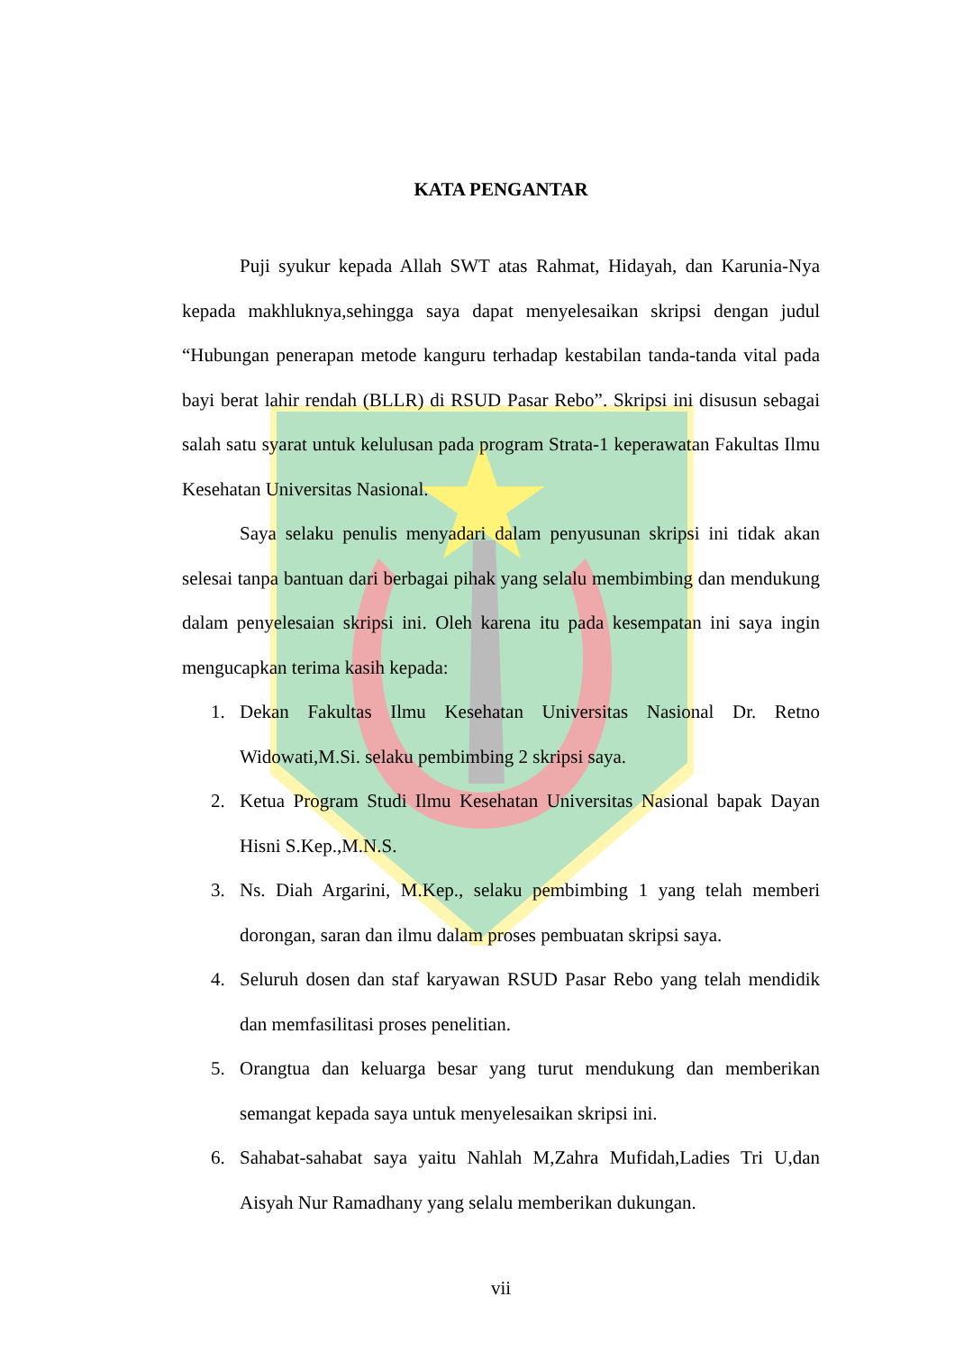KATA PENGANTAR
Puji syukur kepada Allah SWT atas Rahmat, Hidayah, dan Karunia-Nya kepada makhluknya,sehingga saya dapat menyelesaikan skripsi dengan judul “Hubungan penerapan metode kanguru terhadap kestabilan tanda-tanda vital pada bayi berat lahir rendah (BLLR) di RSUD Pasar Rebo”. Skripsi ini disusun sebagai salah satu syarat untuk kelulusan pada program Strata-1 keperawatan Fakultas Ilmu Kesehatan Universitas Nasional.
Saya selaku penulis menyadari dalam penyusunan skripsi ini tidak akan selesai tanpa bantuan dari berbagai pihak yang selalu membimbing dan mendukung dalam penyelesaian skripsi ini. Oleh karena itu pada kesempatan ini saya ingin mengucapkan terima kasih kepada:
1. Dekan Fakultas Ilmu Kesehatan Universitas Nasional Dr. Retno Widowati,M.Si. selaku pembimbing 2 skripsi saya.
2. Ketua Program Studi Ilmu Kesehatan Universitas Nasional bapak Dayan Hisni S.Kep.,M.N.S.
3. Ns. Diah Argarini, M.Kep., selaku pembimbing 1 yang telah memberi dorongan, saran dan ilmu dalam proses pembuatan skripsi saya.
4. Seluruh dosen dan staf karyawan RSUD Pasar Rebo yang telah mendidik dan memfasilitasi proses penelitian.
5. Orangtua dan keluarga besar yang turut mendukung dan memberikan semangat kepada saya untuk menyelesaikan skripsi ini.
6. Sahabat-sahabat saya yaitu Nahlah M,Zahra Mufidah,Ladies Tri U,dan Aisyah Nur Ramadhany yang selalu memberikan dukungan.
vii